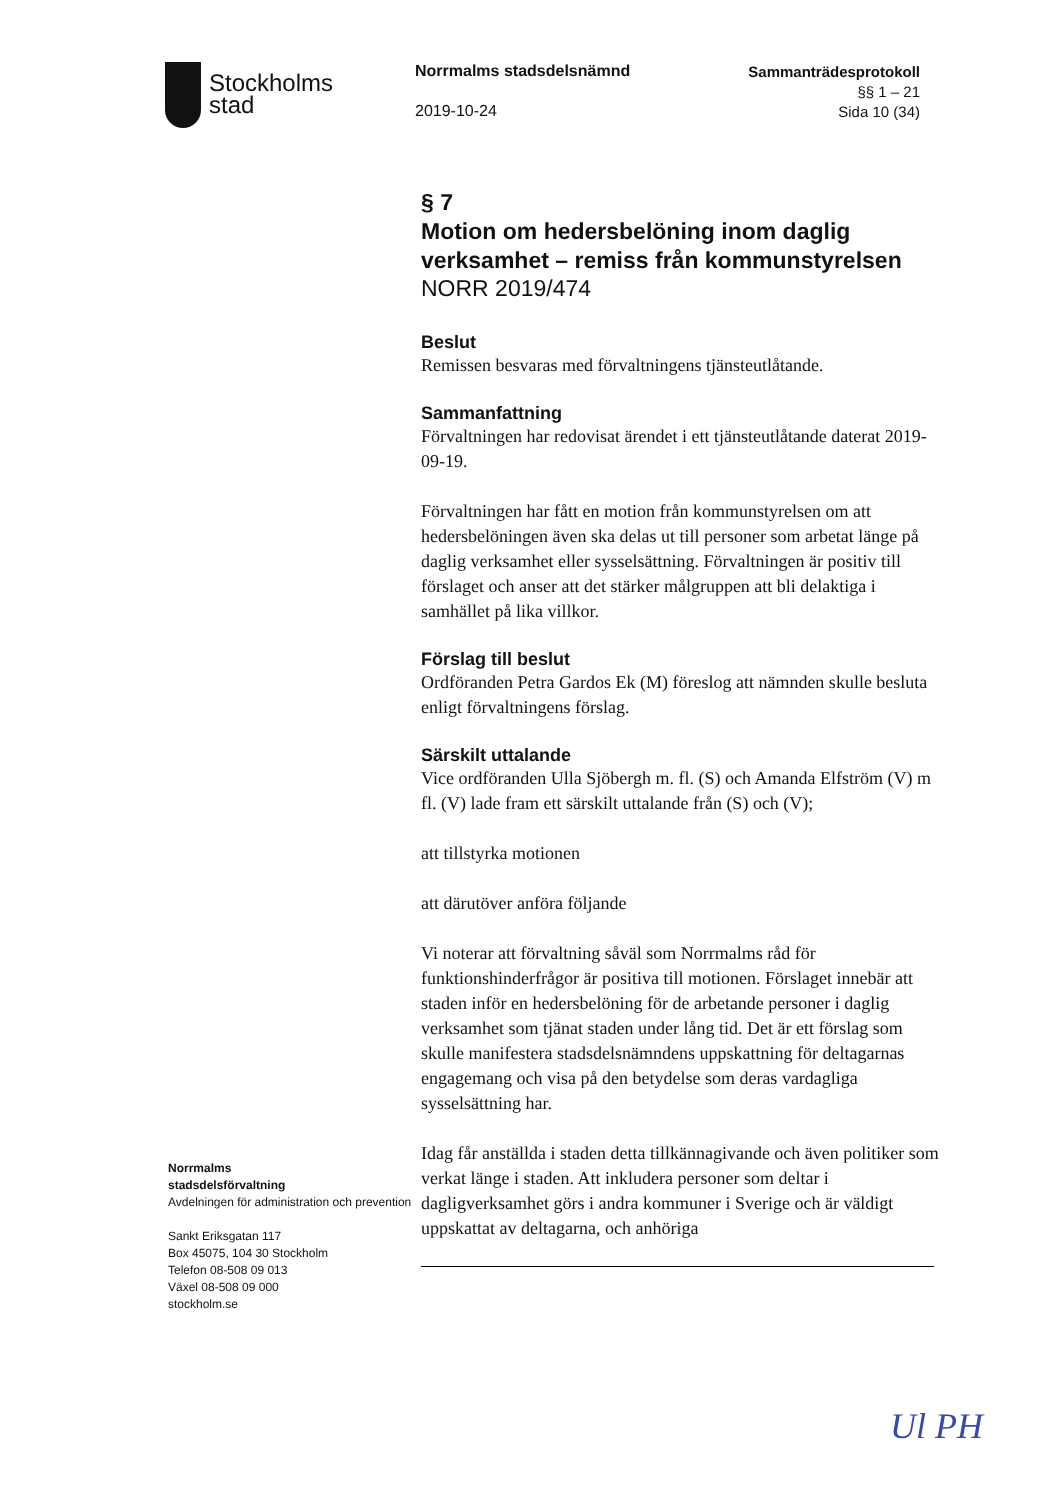Stockholms
stad
Norrmalms stadsdelsnämnd
2019-10-24
Sammanträdesprotokoll
§§ 1 – 21
Sida 10 (34)
Norrmalms
stadsdelsförvaltning
Avdelningen för administration och prevention
Sankt Eriksgatan 117
Box 45075, 104 30 Stockholm
Telefon 08-508 09 013
Växel 08-508 09 000
stockholm.se
§ 7
Motion om hedersbelöning inom daglig verksamhet – remiss från kommunstyrelsen
NORR 2019/474
Beslut
Remissen besvaras med förvaltningens tjänsteutlåtande.
Sammanfattning
Förvaltningen har redovisat ärendet i ett tjänsteutlåtande daterat 2019-09-19.
Förvaltningen har fått en motion från kommunstyrelsen om att hedersbelöningen även ska delas ut till personer som arbetat länge på daglig verksamhet eller sysselsättning. Förvaltningen är positiv till förslaget och anser att det stärker målgruppen att bli delaktiga i samhället på lika villkor.
Förslag till beslut
Ordföranden Petra Gardos Ek (M) föreslog att nämnden skulle besluta enligt förvaltningens förslag.
Särskilt uttalande
Vice ordföranden Ulla Sjöbergh m. fl. (S) och Amanda Elfström (V) m fl. (V) lade fram ett särskilt uttalande från (S) och (V);
att tillstyrka motionen
att därutöver anföra följande
Vi noterar att förvaltning såväl som Norrmalms råd för funktionshinderfrågor är positiva till motionen. Förslaget innebär att staden inför en hedersbelöning för de arbetande personer i daglig verksamhet som tjänat staden under lång tid. Det är ett förslag som skulle manifestera stadsdelsnämndens uppskattning för deltagarnas engagemang och visa på den betydelse som deras vardagliga sysselsättning har.
Idag får anställda i staden detta tillkännagivande och även politiker som verkat länge i staden. Att inkludera personer som deltar i dagligverksamhet görs i andra kommuner i Sverige och är väldigt uppskattat av deltagarna, och anhöriga
Ul PH